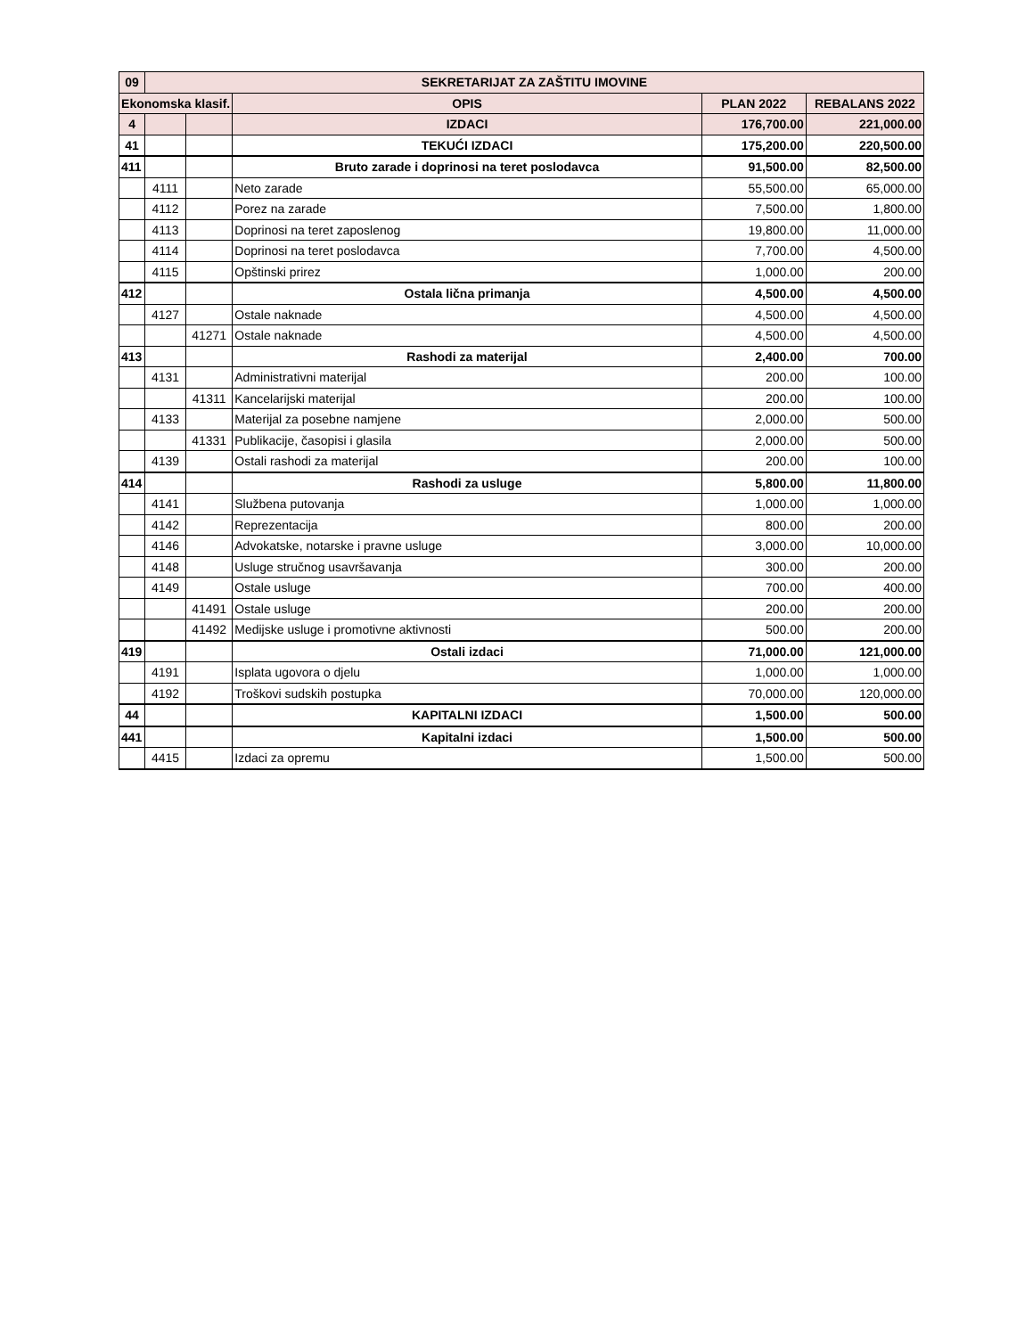| 09 | SEKRETARIJAT ZA ZAŠTITU IMOVINE | | | | |
| Ekonomska klasif. | | | OPIS | PLAN 2022 | REBALANS 2022 |
| 4 | | | IZDACI | 176,700.00 | 221,000.00 |
| 41 | | | TEKUĆI IZDACI | 175,200.00 | 220,500.00 |
| 411 | | | Bruto zarade i doprinosi na teret poslodavca | 91,500.00 | 82,500.00 |
| | 4111 | | Neto zarade | 55,500.00 | 65,000.00 |
| | 4112 | | Porez na zarade | 7,500.00 | 1,800.00 |
| | 4113 | | Doprinosi na teret zaposlenog | 19,800.00 | 11,000.00 |
| | 4114 | | Doprinosi na teret poslodavca | 7,700.00 | 4,500.00 |
| | 4115 | | Opštinski prirez | 1,000.00 | 200.00 |
| 412 | | | Ostala lična primanja | 4,500.00 | 4,500.00 |
| | 4127 | | Ostale naknade | 4,500.00 | 4,500.00 |
| | | 41271 | Ostale naknade | 4,500.00 | 4,500.00 |
| 413 | | | Rashodi za materijal | 2,400.00 | 700.00 |
| | 4131 | | Administrativni materijal | 200.00 | 100.00 |
| | | 41311 | Kancelarijski materijal | 200.00 | 100.00 |
| | 4133 | | Materijal za posebne namjene | 2,000.00 | 500.00 |
| | | 41331 | Publikacije, časopisi i glasila | 2,000.00 | 500.00 |
| | 4139 | | Ostali rashodi za materijal | 200.00 | 100.00 |
| 414 | | | Rashodi za usluge | 5,800.00 | 11,800.00 |
| | 4141 | | Službena putovanja | 1,000.00 | 1,000.00 |
| | 4142 | | Reprezentacija | 800.00 | 200.00 |
| | 4146 | | Advokatske, notarske i pravne usluge | 3,000.00 | 10,000.00 |
| | 4148 | | Usluge stručnog usavršavanja | 300.00 | 200.00 |
| | 4149 | | Ostale usluge | 700.00 | 400.00 |
| | | 41491 | Ostale usluge | 200.00 | 200.00 |
| | | 41492 | Medijske usluge i promotivne aktivnosti | 500.00 | 200.00 |
| 419 | | | Ostali izdaci | 71,000.00 | 121,000.00 |
| | 4191 | | Isplata ugovora o djelu | 1,000.00 | 1,000.00 |
| | 4192 | | Troškovi sudskih postupka | 70,000.00 | 120,000.00 |
| 44 | | | KAPITALNI IZDACI | 1,500.00 | 500.00 |
| 441 | | | Kapitalni izdaci | 1,500.00 | 500.00 |
| | 4415 | | Izdaci za opremu | 1,500.00 | 500.00 |